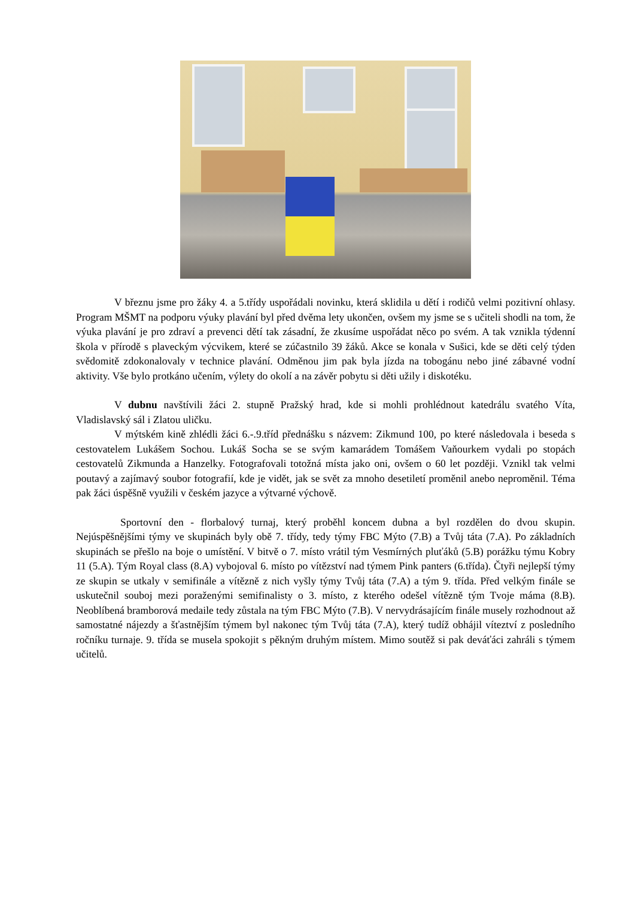V březnu jsme pro žáky 4. a 5.třídy uspořádali novinku, která sklidila u dětí i rodičů velmi pozitivní ohlasy. Program MŠMT na podporu výuky plavání byl před dvěma lety ukončen, ovšem my jsme se s učiteli shodli na tom, že výuka plavání je pro zdraví a prevenci dětí tak zásadní, že zkusíme uspořádat něco po svém. A tak vznikla týdenní škola v přírodě s plaveckým výcvikem, které se zúčastnilo 39 žáků. Akce se konala v Sušici, kde se děti celý týden svědomitě zdokonalovaly v technice plavání. Odměnou jim pak byla jízda na tobogánu nebo jiné zábavné vodní aktivity. Vše bylo protkáno učením, výlety do okolí a na závěr pobytu si děti užily i diskotéku.
V dubnu navštívili žáci 2. stupně Pražský hrad, kde si mohli prohlédnout katedrálu svatého Víta, Vladislavský sál i Zlatou uličku.
V mýtském kině zhlédli žáci 6.-.9.tříd přednášku s názvem: Zikmund 100, po které následovala i beseda s cestovatelem Lukášem Sochou. Lukáš Socha se se svým kamarádem Tomášem Vaňourkem vydali po stopách cestovatelů Zikmunda a Hanzelky. Fotografovali totožná místa jako oni, ovšem o 60 let později. Vznikl tak velmi poutavý a zajímavý soubor fotografií, kde je vidět, jak se svět za mnoho desetiletí proměnil anebo neproměnil. Téma pak žáci úspěšně využili v českém jazyce a výtvarné výchově.
Sportovní den - florbalový turnaj, který proběhl koncem dubna a byl rozdělen do dvou skupin. Nejúspěšnějšími týmy ve skupinách byly obě 7. třídy, tedy týmy FBC Mýto (7.B) a Tvůj táta (7.A). Po základních skupinách se přešlo na boje o umístění. V bitvě o 7. místo vrátil tým Vesmírných pluťáků (5.B) porážku týmu Kobry 11 (5.A). Tým Royal class (8.A) vybojoval 6. místo po vítězství nad týmem Pink panters (6.třída). Čtyři nejlepší týmy ze skupin se utkaly v semifinále a vítězně z nich vyšly týmy Tvůj táta (7.A) a tým 9. třída. Před velkým finále se uskutečnil souboj mezi poraženými semifinalisty o 3. místo, z kterého odešel vítězně tým Tvoje máma (8.B). Neoblíbená bramborová medaile tedy zůstala na tým FBC Mýto (7.B). V nervydrásajícím finále musely rozhodnout až samostatné nájezdy a šťastnějším týmem byl nakonec tým Tvůj táta (7.A), který tudíž obhájil víteztví z posledního ročníku turnaje. 9. třída se musela spokojit s pěkným druhým místem. Mimo soutěž si pak deváťáci zahráli s týmem učitelů.